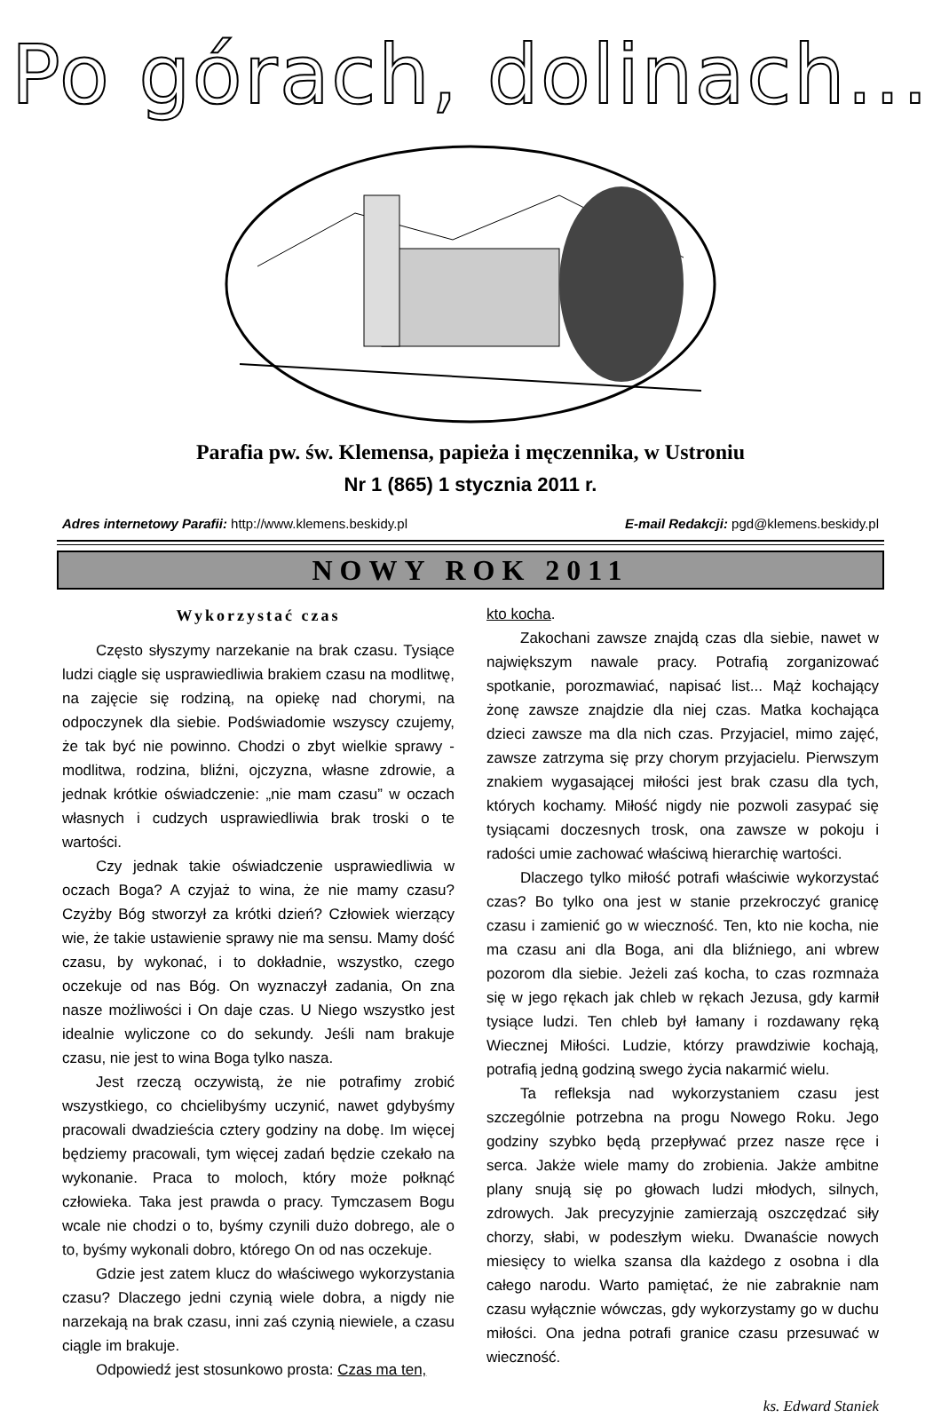Po górach, dolinach...
Parafia pw. św. Klemensa, papieża i męczennika, w Ustroniu
Nr 1 (865) 1 stycznia 2011 r.
Adres internetowy Parafii: http://www.klemens.beskidy.pl E-mail Redakcji: pgd@klemens.beskidy.pl
NOWY ROK 2011
Wykorzystać czas
Często słyszymy narzekanie na brak czasu. Tysiące ludzi ciągle się usprawiedliwia brakiem czasu na modlitwę, na zajęcie się rodziną, na opiekę nad chorymi, na odpoczynek dla siebie. Podświadomie wszyscy czujemy, że tak być nie powinno. Chodzi o zbyt wielkie sprawy - modlitwa, rodzina, bliźni, ojczyzna, własne zdrowie, a jednak krótkie oświadczenie: „nie mam czasu” w oczach własnych i cudzych usprawiedliwia brak troski o te wartości.
Czy jednak takie oświadczenie usprawiedliwia w oczach Boga? A czyjaż to wina, że nie mamy czasu? Czyżby Bóg stworzył za krótki dzień? Człowiek wierzący wie, że takie ustawienie sprawy nie ma sensu. Mamy dość czasu, by wykonać, i to dokładnie, wszystko, czego oczekuje od nas Bóg. On wyznaczył zadania, On zna nasze możliwości i On daje czas. U Niego wszystko jest idealnie wyliczone co do sekundy. Jeśli nam brakuje czasu, nie jest to wina Boga tylko nasza.
Jest rzeczą oczywistą, że nie potrafimy zrobić wszystkiego, co chcielibyśmy uczynić, nawet gdybyśmy pracowali dwadzieścia cztery godziny na dobę. Im więcej będziemy pracowali, tym więcej zadań będzie czekało na wykonanie. Praca to moloch, który może połknąć człowieka. Taka jest prawda o pracy. Tymczasem Bogu wcale nie chodzi o to, byśmy czynili dużo dobrego, ale o to, byśmy wykonali dobro, którego On od nas oczekuje.
Gdzie jest zatem klucz do właściwego wykorzystania czasu? Dlaczego jedni czynią wiele dobra, a nigdy nie narzekają na brak czasu, inni zaś czynią niewiele, a czasu ciągle im brakuje.
Odpowiedź jest stosunkowo prosta: Czas ma ten,
kto kocha.
Zakochani zawsze znajdą czas dla siebie, nawet w największym nawale pracy. Potrafią zorganizować spotkanie, porozmawiać, napisać list... Mąż kochający żonę zawsze znajdzie dla niej czas. Matka kochająca dzieci zawsze ma dla nich czas. Przyjaciel, mimo zajęć, zawsze zatrzyma się przy chorym przyjacielu. Pierwszym znakiem wygasającej miłości jest brak czasu dla tych, których kochamy. Miłość nigdy nie pozwoli zasypać się tysiącami doczesnych trosk, ona zawsze w pokoju i radości umie zachować właściwą hierarchię wartości.
Dlaczego tylko miłość potrafi właściwie wykorzystać czas? Bo tylko ona jest w stanie przekroczyć granicę czasu i zamienić go w wieczność. Ten, kto nie kocha, nie ma czasu ani dla Boga, ani dla bliźniego, ani wbrew pozorom dla siebie. Jeżeli zaś kocha, to czas rozmnaża się w jego rękach jak chleb w rękach Jezusa, gdy karmił tysiące ludzi. Ten chleb był łamany i rozdawany ręką Wiecznej Miłości. Ludzie, którzy prawdziwie kochają, potrafią jedną godziną swego życia nakarmić wielu.
Ta refleksja nad wykorzystaniem czasu jest szczególnie potrzebna na progu Nowego Roku. Jego godziny szybko będą przepływać przez nasze ręce i serca. Jakże wiele mamy do zrobienia. Jakże ambitne plany snują się po głowach ludzi młodych, silnych, zdrowych. Jak precyzyjnie zamierzają oszczędzać siły chorzy, słabi, w podeszłym wieku. Dwanaście nowych miesięcy to wielka szansa dla każdego z osobna i dla całego narodu. Warto pamiętać, że nie zabraknie nam czasu wyłącznie wówczas, gdy wykorzystamy go w duchu miłości. Ona jedna potrafi granice czasu przesuwać w wieczność.
ks. Edward Staniek